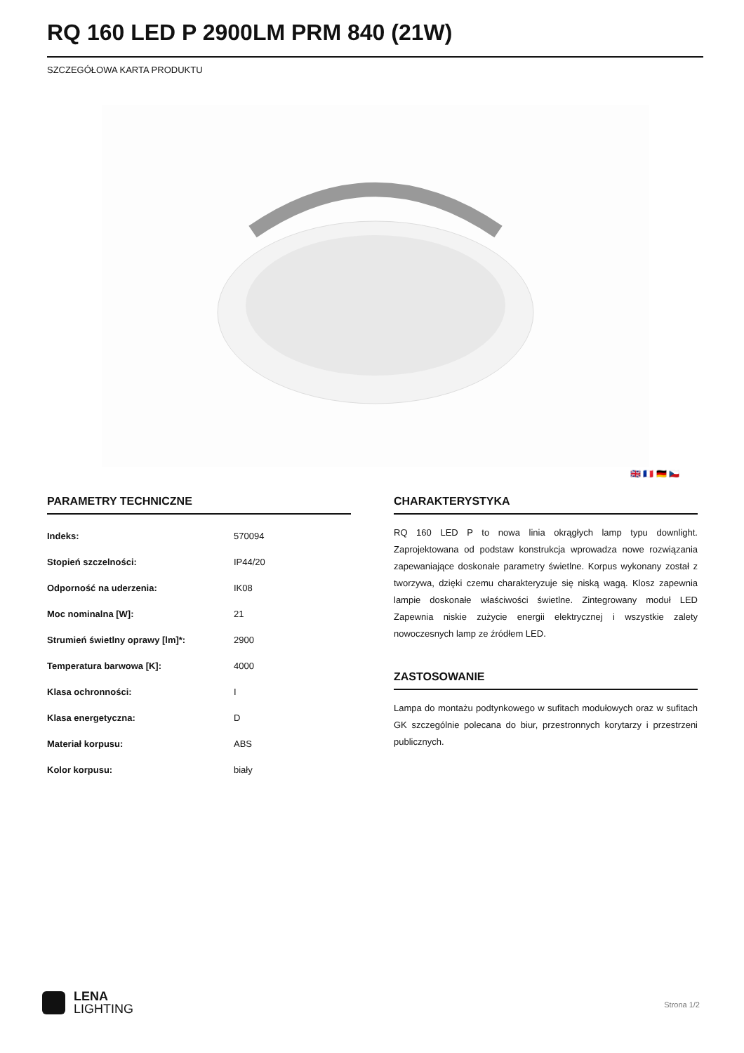RQ 160 LED P 2900LM PRM 840 (21W)
SZCZEGÓŁOWA KARTA PRODUKTU
🇬🇧 🇫🇷 🇩🇪 🇨🇿
PARAMETRY TECHNICZNE
| Indeks: | 570094 |
| Stopień szczelności: | IP44/20 |
| Odporność na uderzenia: | IK08 |
| Moc nominalna [W]: | 21 |
| Strumień świetlny oprawy [lm]*: | 2900 |
| Temperatura barwowa [K]: | 4000 |
| Klasa ochronności: | I |
| Klasa energetyczna: | D |
| Materiał korpusu: | ABS |
| Kolor korpusu: | biały |
CHARAKTERYSTYKA
RQ 160 LED P to nowa linia okrągłych lamp typu downlight. Zaprojektowana od podstaw konstrukcja wprowadza nowe rozwiązania zapewaniające doskonałe parametry świetlne. Korpus wykonany został z tworzywa, dzięki czemu charakteryzuje się niską wagą. Klosz zapewnia lampie doskonałe właściwości świetlne. Zintegrowany moduł LED Zapewnia niskie zużycie energii elektrycznej i wszystkie zalety nowoczesnych lamp ze źródłem LED.
ZASTOSOWANIE
Lampa do montażu podtynkowego w sufitach modułowych oraz w sufitach GK szczególnie polecana do biur, przestronnych korytarzy i przestrzeni publicznych.
LENA
LIGHTING
Strona 1/2